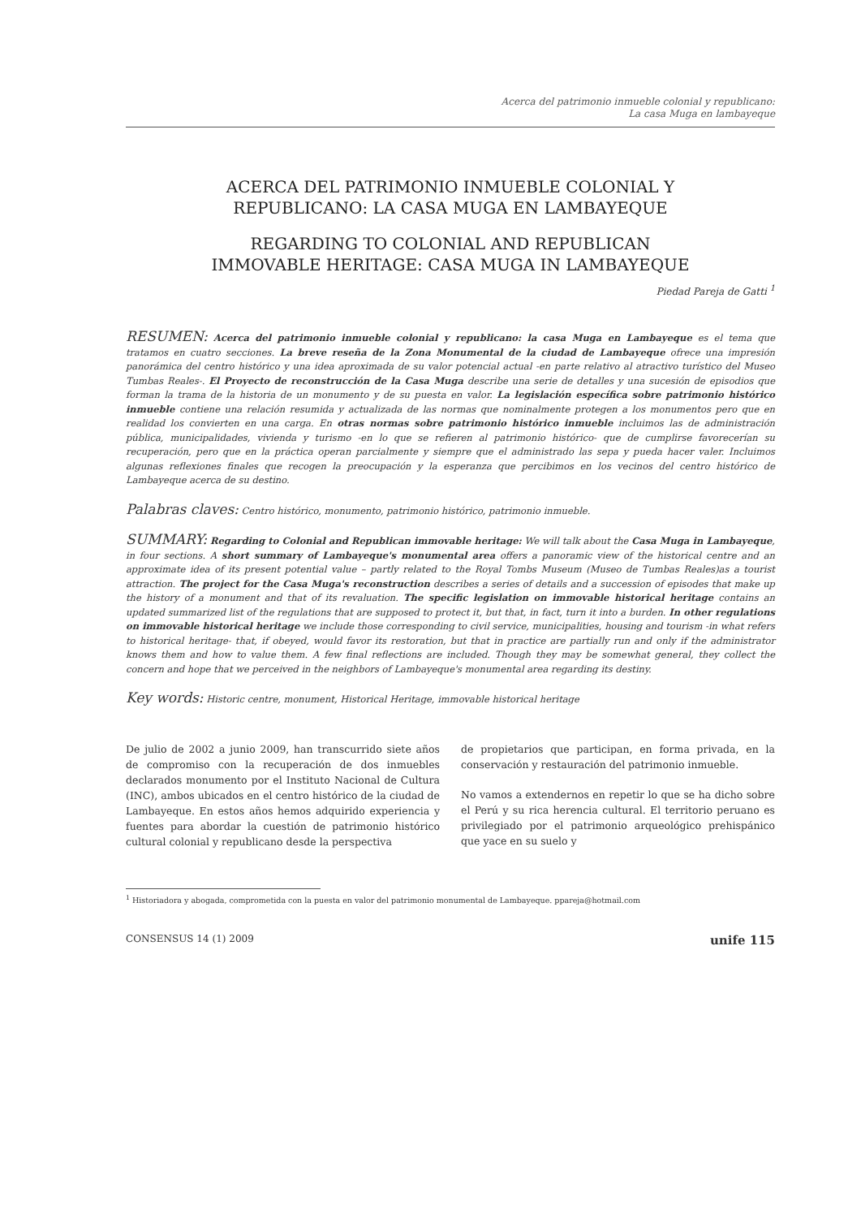Acerca del patrimonio inmueble colonial y republicano:
La casa Muga en lambayeque
ACERCA DEL PATRIMONIO INMUEBLE COLONIAL Y
REPUBLICANO: LA CASA MUGA EN LAMBAYEQUE
REGARDING TO COLONIAL AND REPUBLICAN
IMMOVABLE HERITAGE: CASA MUGA IN LAMBAYEQUE
Piedad Pareja de Gatti <sup>1</sup>
RESUMEN: Acerca del patrimonio inmueble colonial y republicano: la casa Muga en Lambayeque es el tema que tratamos en cuatro secciones. La breve reseña de la Zona Monumental de la ciudad de Lambayeque ofrece una impresión panorámica del centro histórico y una idea aproximada de su valor potencial actual -en parte relativo al atractivo turístico del Museo Tumbas Reales-. El Proyecto de reconstrucción de la Casa Muga describe una serie de detalles y una sucesión de episodios que forman la trama de la historia de un monumento y de su puesta en valor. La legislación específica sobre patrimonio histórico inmueble contiene una relación resumida y actualizada de las normas que nominalmente protegen a los monumentos pero que en realidad los convierten en una carga. En otras normas sobre patrimonio histórico inmueble incluimos las de administración pública, municipalidades, vivienda y turismo -en lo que se refieren al patrimonio histórico- que de cumplirse favorecerían su recuperación, pero que en la práctica operan parcialmente y siempre que el administrado las sepa y pueda hacer valer. Incluimos algunas reflexiones finales que recogen la preocupación y la esperanza que percibimos en los vecinos del centro histórico de Lambayeque acerca de su destino.
Palabras claves: Centro histórico, monumento, patrimonio histórico, patrimonio inmueble.
SUMMARY: Regarding to Colonial and Republican immovable heritage: We will talk about the Casa Muga in Lambayeque, in four sections. A short summary of Lambayeque's monumental area offers a panoramic view of the historical centre and an approximate idea of its present potential value – partly related to the Royal Tombs Museum (Museo de Tumbas Reales)as a tourist attraction. The project for the Casa Muga's reconstruction describes a series of details and a succession of episodes that make up the history of a monument and that of its revaluation. The specific legislation on immovable historical heritage contains an updated summarized list of the regulations that are supposed to protect it, but that, in fact, turn it into a burden. In other regulations on immovable historical heritage we include those corresponding to civil service, municipalities, housing and tourism -in what refers to historical heritage- that, if obeyed, would favor its restoration, but that in practice are partially run and only if the administrator knows them and how to value them. A few final reflections are included. Though they may be somewhat general, they collect the concern and hope that we perceived in the neighbors of Lambayeque's monumental area regarding its destiny.
Key words: Historic centre, monument, Historical Heritage, immovable historical heritage
De julio de 2002 a junio 2009, han transcurrido siete años de compromiso con la recuperación de dos inmuebles declarados monumento por el Instituto Nacional de Cultura (INC), ambos ubicados en el centro histórico de la ciudad de Lambayeque. En estos años hemos adquirido experiencia y fuentes para abordar la cuestión de patrimonio histórico cultural colonial y republicano desde la perspectiva
de propietarios que participan, en forma privada, en la conservación y restauración del patrimonio inmueble.
No vamos a extendernos en repetir lo que se ha dicho sobre el Perú y su rica herencia cultural. El territorio peruano es privilegiado por el patrimonio arqueológico prehispánico que yace en su suelo y
<sup>1</sup> Historiadora y abogada, comprometida con la puesta en valor del patrimonio monumental de Lambayeque. ppareja@hotmail.com
CONSENSUS 14 (1) 2009 unife 115